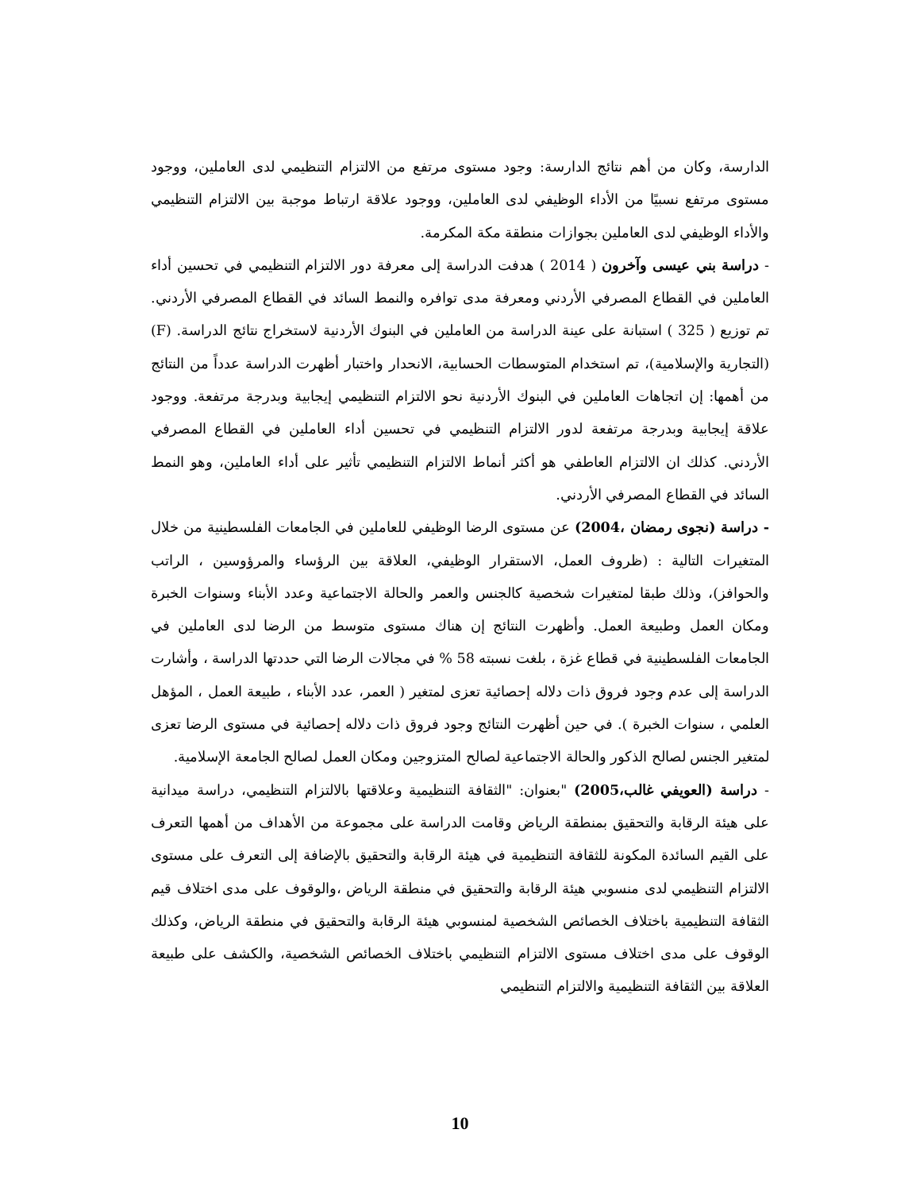الدارسة، وكان من أهم نتائج الدارسة: وجود مستوى مرتفع من الالتزام التنظيمي لدى العاملين، ووجود مستوى مرتفع نسبيًا من الأداء الوظيفي لدى العاملين، ووجود علاقة ارتباط موجبة بين الالتزام التنظيمي والأداء الوظيفي لدى العاملين بجوازات منطقة مكة المكرمة.
- دراسة بني عيسى وآخرون ( 2014 ) هدفت الدراسة إلى معرفة دور الالتزام التنظيمي في تحسين أداء العاملين في القطاع المصرفي الأردني ومعرفة مدى توافره والنمط السائد في القطاع المصرفي الأردني. تم توزيع ( 325 ) استبانة على عينة الدراسة من العاملين في البنوك الأردنية لاستخراج نتائج الدراسة. (F) (التجارية والإسلامية)، تم استخدام المتوسطات الحسابية، الانحدار واختبار أظهرت الدراسة عدداً من النتائج من أهمها: إن اتجاهات العاملين في البنوك الأردنية نحو الالتزام التنظيمي إيجابية وبدرجة مرتفعة. ووجود علاقة إيجابية وبدرجة مرتفعة لدور الالتزام التنظيمي في تحسين أداء العاملين في القطاع المصرفي الأردني. كذلك ان الالتزام العاطفي هو أكثر أنماط الالتزام التنظيمي تأثير على أداء العاملين، وهو النمط السائد في القطاع المصرفي الأردني.
- دراسة (نجوى رمضان ،2004) عن مستوى الرضا الوظيفي للعاملين في الجامعات الفلسطينية من خلال المتغيرات التالية : (ظروف العمل، الاستقرار الوظيفي، العلاقة بين الرؤساء والمرؤوسين ، الراتب والحوافز)، وذلك طبقا لمتغيرات شخصية كالجنس والعمر والحالة الاجتماعية وعدد الأبناء وسنوات الخبرة ومكان العمل وطبيعة العمل. وأظهرت النتائج إن هناك مستوى متوسط من الرضا لدى العاملين في الجامعات الفلسطينية في قطاع غزة ، بلغت نسبته 58 % في مجالات الرضا التي حددتها الدراسة ، وأشارت الدراسة إلى عدم وجود فروق ذات دلاله إحصائية تعزى لمتغير ( العمر، عدد الأبناء ، طبيعة العمل ، المؤهل العلمي ، سنوات الخبرة ). في حين أظهرت النتائج وجود فروق ذات دلاله إحصائية في مستوى الرضا تعزى لمتغير الجنس لصالح الذكور والحالة الاجتماعية لصالح المتزوجين ومكان العمل لصالح الجامعة الإسلامية.
- دراسة (العويفي غالب،2005) "بعنوان: "الثقافة التنظيمية وعلاقتها بالالتزام التنظيمي، دراسة ميدانية على هيئة الرقابة والتحقيق بمنطقة الرياض وقامت الدراسة على مجموعة من الأهداف من أهمها التعرف على القيم السائدة المكونة للثقافة التنظيمية في هيئة الرقابة والتحقيق بالإضافة إلى التعرف على مستوى الالتزام التنظيمي لدى منسوبي هيئة الرقابة والتحقيق في منطقة الرياض ،والوقوف على مدى اختلاف قيم الثقافة التنظيمية باختلاف الخصائص الشخصية لمنسوبي هيئة الرقابة والتحقيق في منطقة الرياض، وكذلك الوقوف على مدى اختلاف مستوى الالتزام التنظيمي باختلاف الخصائص الشخصية، والكشف على طبيعة العلاقة بين الثقافة التنظيمية والالتزام التنظيمي
10